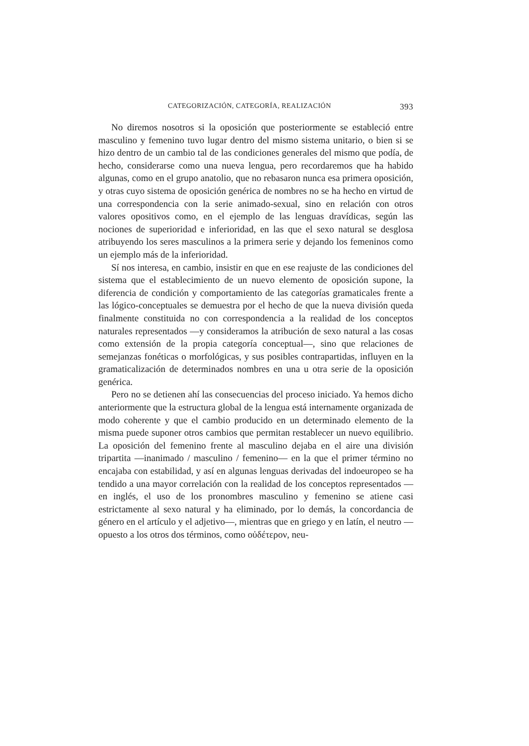CATEGORIZACIÓN, CATEGORÍA, REALIZACIÓN 393
No diremos nosotros si la oposición que posteriormente se estableció entre masculino y femenino tuvo lugar dentro del mismo sistema unitario, o bien si se hizo dentro de un cambio tal de las condiciones generales del mismo que podía, de hecho, considerarse como una nueva lengua, pero recordaremos que ha habido algunas, como en el grupo anatolio, que no rebasaron nunca esa primera oposición, y otras cuyo sistema de oposición genérica de nombres no se ha hecho en virtud de una correspondencia con la serie animado-sexual, sino en relación con otros valores opositivos como, en el ejemplo de las lenguas dravídicas, según las nociones de superioridad e inferioridad, en las que el sexo natural se desglosa atribuyendo los seres masculinos a la primera serie y dejando los femeninos como un ejemplo más de la inferioridad.
Sí nos interesa, en cambio, insistir en que en ese reajuste de las condiciones del sistema que el establecimiento de un nuevo elemento de oposición supone, la diferencia de condición y comportamiento de las categorías gramaticales frente a las lógico-conceptuales se demuestra por el hecho de que la nueva división queda finalmente constituida no con correspondencia a la realidad de los conceptos naturales representados —y consideramos la atribución de sexo natural a las cosas como extensión de la propia categoría conceptual—, sino que relaciones de semejanzas fonéticas o morfológicas, y sus posibles contrapartidas, influyen en la gramaticalización de determinados nombres en una u otra serie de la oposición genérica.
Pero no se detienen ahí las consecuencias del proceso iniciado. Ya hemos dicho anteriormente que la estructura global de la lengua está internamente organizada de modo coherente y que el cambio producido en un determinado elemento de la misma puede suponer otros cambios que permitan restablecer un nuevo equilibrio. La oposición del femenino frente al masculino dejaba en el aire una división tripartita —inanimado / masculino / femenino— en la que el primer término no encajaba con estabilidad, y así en algunas lenguas derivadas del indoeuropeo se ha tendido a una mayor correlación con la realidad de los conceptos representados —en inglés, el uso de los pronombres masculino y femenino se atiene casi estrictamente al sexo natural y ha eliminado, por lo demás, la concordancia de género en el artículo y el adjetivo—, mientras que en griego y en latín, el neutro —opuesto a los otros dos términos, como οὐδέτερον, neu-